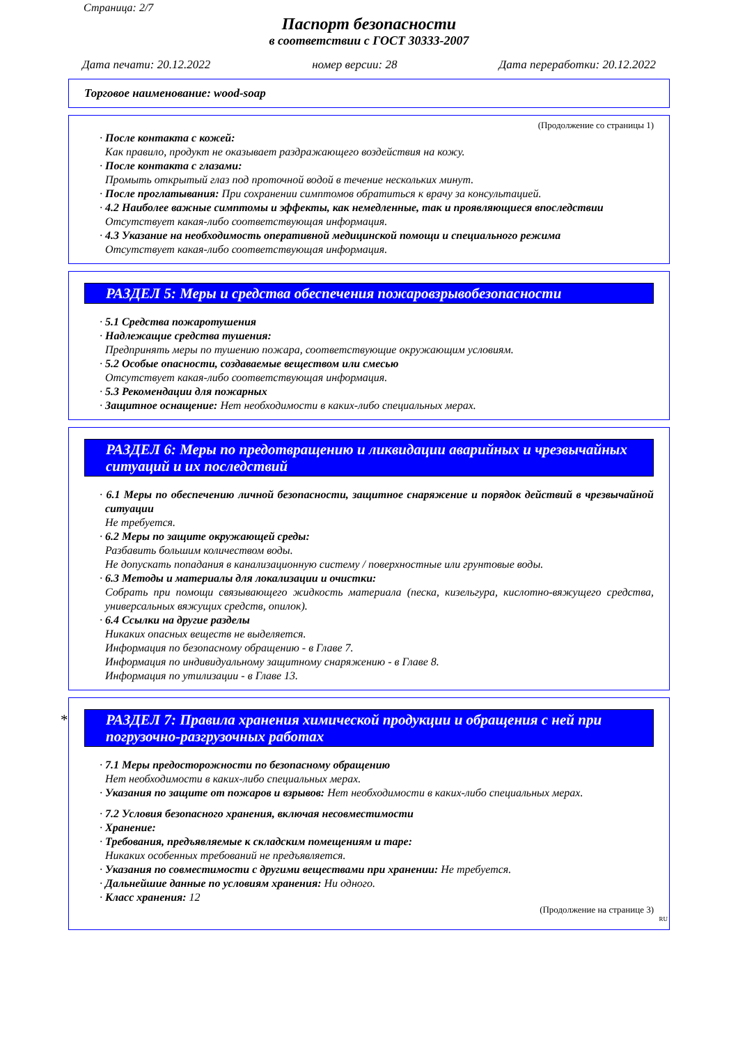Страница: 2/7
Паспорт безопасности
в соответствии с ГОСТ 30333-2007
Дата печати: 20.12.2022 номер версии: 28 Дата переработки: 20.12.2022
Торговое наименование: wood-soap
(Продолжение со страницы 1)
· После контакта с кожей:
Как правило, продукт не оказывает раздражающего воздействия на кожу.
· После контакта с глазами:
Промыть открытый глаз под проточной водой в течение нескольких минут.
· После проглатывания: При сохранении симптомов обратиться к врачу за консультацией.
· 4.2 Наиболее важные симптомы и эффекты, как немедленные, так и проявляющиеся впоследствии
Отсутствует какая-либо соответствующая информация.
· 4.3 Указание на необходимость оперативной медицинской помощи и специального режима
Отсутствует какая-либо соответствующая информация.
РАЗДЕЛ 5: Меры и средства обеспечения пожаровзрывобезопасности
· 5.1 Средства пожаротушения
· Надлежащие средства тушения:
Предпринять меры по тушению пожара, соответствующие окружающим условиям.
· 5.2 Особые опасности, создаваемые веществом или смесью
Отсутствует какая-либо соответствующая информация.
· 5.3 Рекомендации для пожарных
· Защитное оснащение: Нет необходимости в каких-либо специальных мерах.
РАЗДЕЛ 6: Меры по предотвращению и ликвидации аварийных и чрезвычайных ситуаций и их последствий
· 6.1 Меры по обеспечению личной безопасности, защитное снаряжение и порядок действий в чрезвычайной ситуации
Не требуется.
· 6.2 Меры по защите окружающей среды:
Разбавить большим количеством воды.
Не допускать попадания в канализационную систему / поверхностные или грунтовые воды.
· 6.3 Методы и материалы для локализации и очистки:
Собрать при помощи связывающего жидкость материала (песка, кизельгура, кислотно-вяжущего средства, универсальных вяжущих средств, опилок).
· 6.4 Ссылки на другие разделы
Никаких опасных веществ не выделяется.
Информация по безопасному обращению - в Главе 7.
Информация по индивидуальному защитному снаряжению - в Главе 8.
Информация по утилизации - в Главе 13.
* РАЗДЕЛ 7: Правила хранения химической продукции и обращения с ней при погрузочно-разгрузочных работах
· 7.1 Меры предосторожности по безопасному обращению
Нет необходимости в каких-либо специальных мерах.
· Указания по защите от пожаров и взрывов: Нет необходимости в каких-либо специальных мерах.
· 7.2 Условия безопасного хранения, включая несовместимости
· Хранение:
· Требования, предъявляемые к складским помещениям и таре:
Никаких особенных требований не предъявляется.
· Указания по совместимости с другими веществами при хранении: Не требуется.
· Дальнейшие данные по условиям хранения: Ни одного.
· Класс хранения: 12
(Продолжение на странице 3)
RU